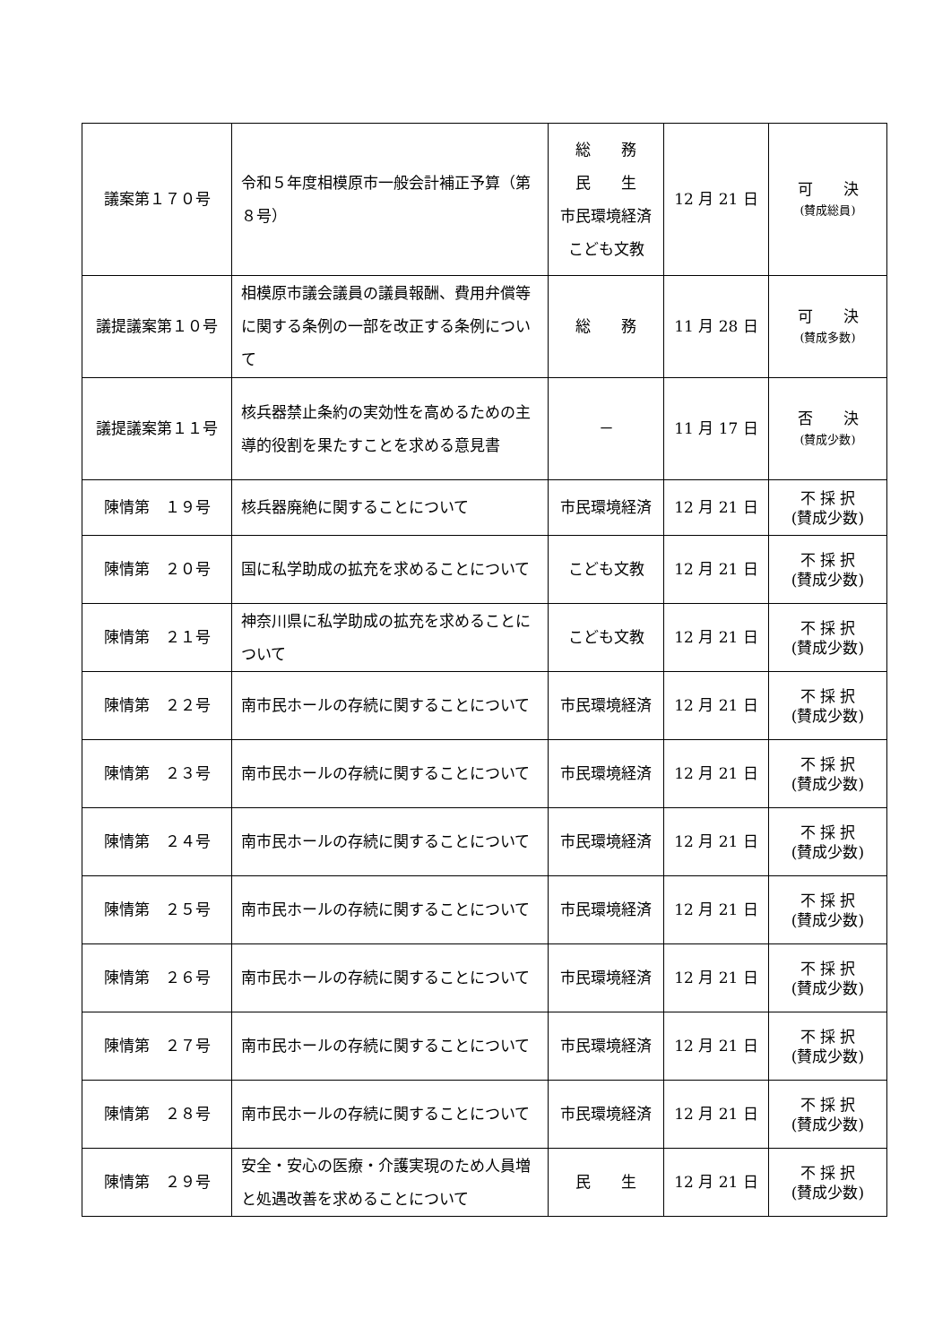| 議案第１７０号 | 令和５年度相模原市一般会計補正予算（第８号） | 総 務 民 生 市民環境経済 こども文教 | 12 月 21 日 | 可 決 (賛成総員) |
| 議提議案第１０号 | 相模原市議会議員の議員報酬、費用弁償等に関する条例の一部を改正する条例について | 総 務 | 11 月 28 日 | 可 決 (賛成多数) |
| 議提議案第１１号 | 核兵器禁止条約の実効性を高めるための主導的役割を果たすことを求める意見書 | － | 11 月 17 日 | 否 決 (賛成少数) |
| 陳情第 １９号 | 核兵器廃絶に関することについて | 市民環境経済 | 12 月 21 日 | 不 採 択 (賛成少数) |
| 陳情第 ２０号 | 国に私学助成の拡充を求めることについて | こども文教 | 12 月 21 日 | 不 採 択 (賛成少数) |
| 陳情第 ２１号 | 神奈川県に私学助成の拡充を求めることについて | こども文教 | 12 月 21 日 | 不 採 択 (賛成少数) |
| 陳情第 ２２号 | 南市民ホールの存続に関することについて | 市民環境経済 | 12 月 21 日 | 不 採 択 (賛成少数) |
| 陳情第 ２３号 | 南市民ホールの存続に関することについて | 市民環境経済 | 12 月 21 日 | 不 採 択 (賛成少数) |
| 陳情第 ２４号 | 南市民ホールの存続に関することについて | 市民環境経済 | 12 月 21 日 | 不 採 択 (賛成少数) |
| 陳情第 ２５号 | 南市民ホールの存続に関することについて | 市民環境経済 | 12 月 21 日 | 不 採 択 (賛成少数) |
| 陳情第 ２６号 | 南市民ホールの存続に関することについて | 市民環境経済 | 12 月 21 日 | 不 採 択 (賛成少数) |
| 陳情第 ２７号 | 南市民ホールの存続に関することについて | 市民環境経済 | 12 月 21 日 | 不 採 択 (賛成少数) |
| 陳情第 ２８号 | 南市民ホールの存続に関することについて | 市民環境経済 | 12 月 21 日 | 不 採 択 (賛成少数) |
| 陳情第 ２９号 | 安全・安心の医療・介護実現のため人員増と処遇改善を求めることについて | 民 生 | 12 月 21 日 | 不 採 択 (賛成少数) |